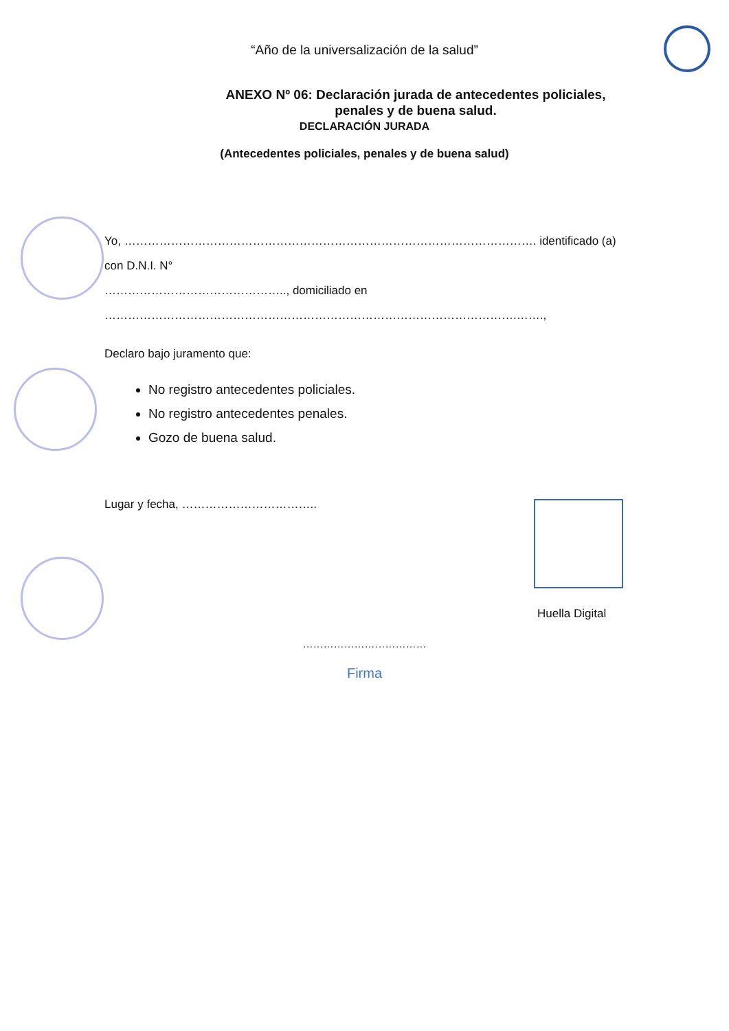“Año de la universalización de la salud”
ANEXO Nº 06: Declaración jurada de antecedentes policiales, penales y de buena salud.
DECLARACIÓN JURADA
(Antecedentes policiales, penales y de buena salud)
Yo, ……………………………………………………………………………………………. identificado (a) con D.N.I. N°
……………………………………….., domiciliado en
…………………………………………………………………………………………….…….,
Declaro bajo juramento que:
No registro antecedentes policiales.
No registro antecedentes penales.
Gozo de buena salud.
Lugar y fecha, ……………………………..
Huella Digital
………………………………
Firma